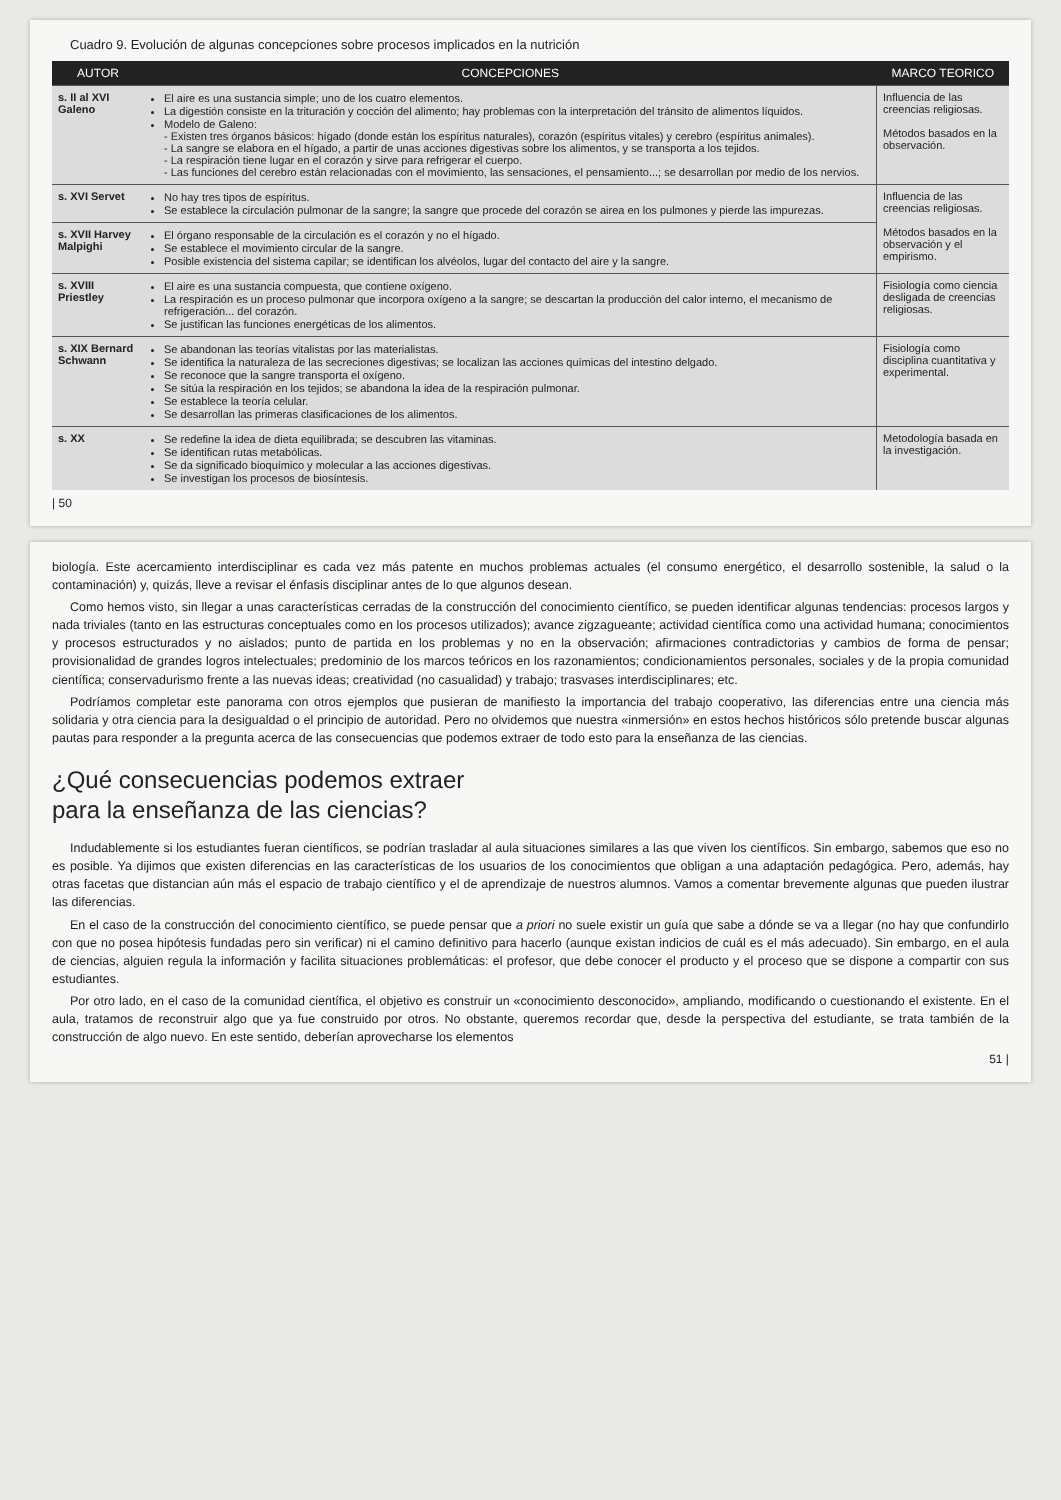Cuadro 9. Evolución de algunas concepciones sobre procesos implicados en la nutrición
| AUTOR | CONCEPCIONES | MARCO TEORICO |
| --- | --- | --- |
| s. II al XVI Galeno | El aire es una sustancia simple; uno de los cuatro elementos. La digestión consiste en la trituración y cocción del alimento; hay problemas con la interpretación del tránsito de alimentos líquidos. Modelo de Galeno: - Existen tres órganos básicos: hígado (donde están los espíritus naturales), corazón (espíritus vitales) y cerebro (espíritus animales). - La sangre se elabora en el hígado, a partir de unas acciones digestivas sobre los alimentos, y se transporta a los tejidos. - La respiración tiene lugar en el corazón y sirve para refrigerar el cuerpo. - Las funciones del cerebro están relacionadas con el movimiento, las sensaciones, el pensamiento...; se desarrollan por medio de los nervios. | Influencia de las creencias religiosas. Métodos basados en la observación. |
| s. XVI Servet | No hay tres tipos de espíritus. Se establece la circulación pulmonar de la sangre; la sangre que procede del corazón se airea en los pulmones y pierde las impurezas. | Influencia de las creencias religiosas. Métodos basados en la observación y el empirismo. |
| s. XVII Harvey Malpighi | El órgano responsable de la circulación es el corazón y no el hígado. Se establece el movimiento circular de la sangre. Posible existencia del sistema capilar; se identifican los alvéolos, lugar del contacto del aire y la sangre. | |
| s. XVIII Priestley | El aire es una sustancia compuesta, que contiene oxígeno. La respiración es un proceso pulmonar que incorpora oxígeno a la sangre; se descartan la producción del calor interno, el mecanismo de refrigeración... del corazón. Se justifican las funciones energéticas de los alimentos. | Fisiología como ciencia desligada de creencias religiosas. |
| s. XIX Bernard Schwann | Se abandonan las teorías vitalistas por las materialistas. Se identifica la naturaleza de las secreciones digestivas; se localizan las acciones químicas del intestino delgado. Se reconoce que la sangre transporta el oxígeno. Se sitúa la respiración en los tejidos; se abandona la idea de la respiración pulmonar. Se establece la teoría celular. Se desarrollan las primeras clasificaciones de los alimentos. | Fisiología como disciplina cuantitativa y experimental. |
| s. XX | Se redefine la idea de dieta equilibrada; se descubren las vitaminas. Se identifican rutas metabólicas. Se da significado bioquímico y molecular a las acciones digestivas. Se investigan los procesos de biosíntesis. | Metodología basada en la investigación. |
| 50
biología. Este acercamiento interdisciplinar es cada vez más patente en muchos problemas actuales (el consumo energético, el desarrollo sostenible, la salud o la contaminación) y, quizás, lleve a revisar el énfasis disciplinar antes de lo que algunos desean.
Como hemos visto, sin llegar a unas características cerradas de la construcción del conocimiento científico, se pueden identificar algunas tendencias: procesos largos y nada triviales (tanto en las estructuras conceptuales como en los procesos utilizados); avance zigzagueante; actividad científica como una actividad humana; conocimientos y procesos estructurados y no aislados; punto de partida en los problemas y no en la observación; afirmaciones contradictorias y cambios de forma de pensar; provisionalidad de grandes logros intelectuales; predominio de los marcos teóricos en los razonamientos; condicionamientos personales, sociales y de la propia comunidad científica; conservadurismo frente a las nuevas ideas; creatividad (no casualidad) y trabajo; trasvases interdisciplinares; etc.
Podríamos completar este panorama con otros ejemplos que pusieran de manifiesto la importancia del trabajo cooperativo, las diferencias entre una ciencia más solidaria y otra ciencia para la desigualdad o el principio de autoridad. Pero no olvidemos que nuestra «inmersión» en estos hechos históricos sólo pretende buscar algunas pautas para responder a la pregunta acerca de las consecuencias que podemos extraer de todo esto para la enseñanza de las ciencias.
¿Qué consecuencias podemos extraer
para la enseñanza de las ciencias?
Indudablemente si los estudiantes fueran científicos, se podrían trasladar al aula situaciones similares a las que viven los científicos. Sin embargo, sabemos que eso no es posible. Ya dijimos que existen diferencias en las características de los usuarios de los conocimientos que obligan a una adaptación pedagógica. Pero, además, hay otras facetas que distancian aún más el espacio de trabajo científico y el de aprendizaje de nuestros alumnos. Vamos a comentar brevemente algunas que pueden ilustrar las diferencias.
En el caso de la construcción del conocimiento científico, se puede pensar que a priori no suele existir un guía que sabe a dónde se va a llegar (no hay que confundirlo con que no posea hipótesis fundadas pero sin verificar) ni el camino definitivo para hacerlo (aunque existan indicios de cuál es el más adecuado). Sin embargo, en el aula de ciencias, alguien regula la información y facilita situaciones problemáticas: el profesor, que debe conocer el producto y el proceso que se dispone a compartir con sus estudiantes.
Por otro lado, en el caso de la comunidad científica, el objetivo es construir un «conocimiento desconocido», ampliando, modificando o cuestionando el existente. En el aula, tratamos de reconstruir algo que ya fue construido por otros. No obstante, queremos recordar que, desde la perspectiva del estudiante, se trata también de la construcción de algo nuevo. En este sentido, deberían aprovecharse los elementos
51 |